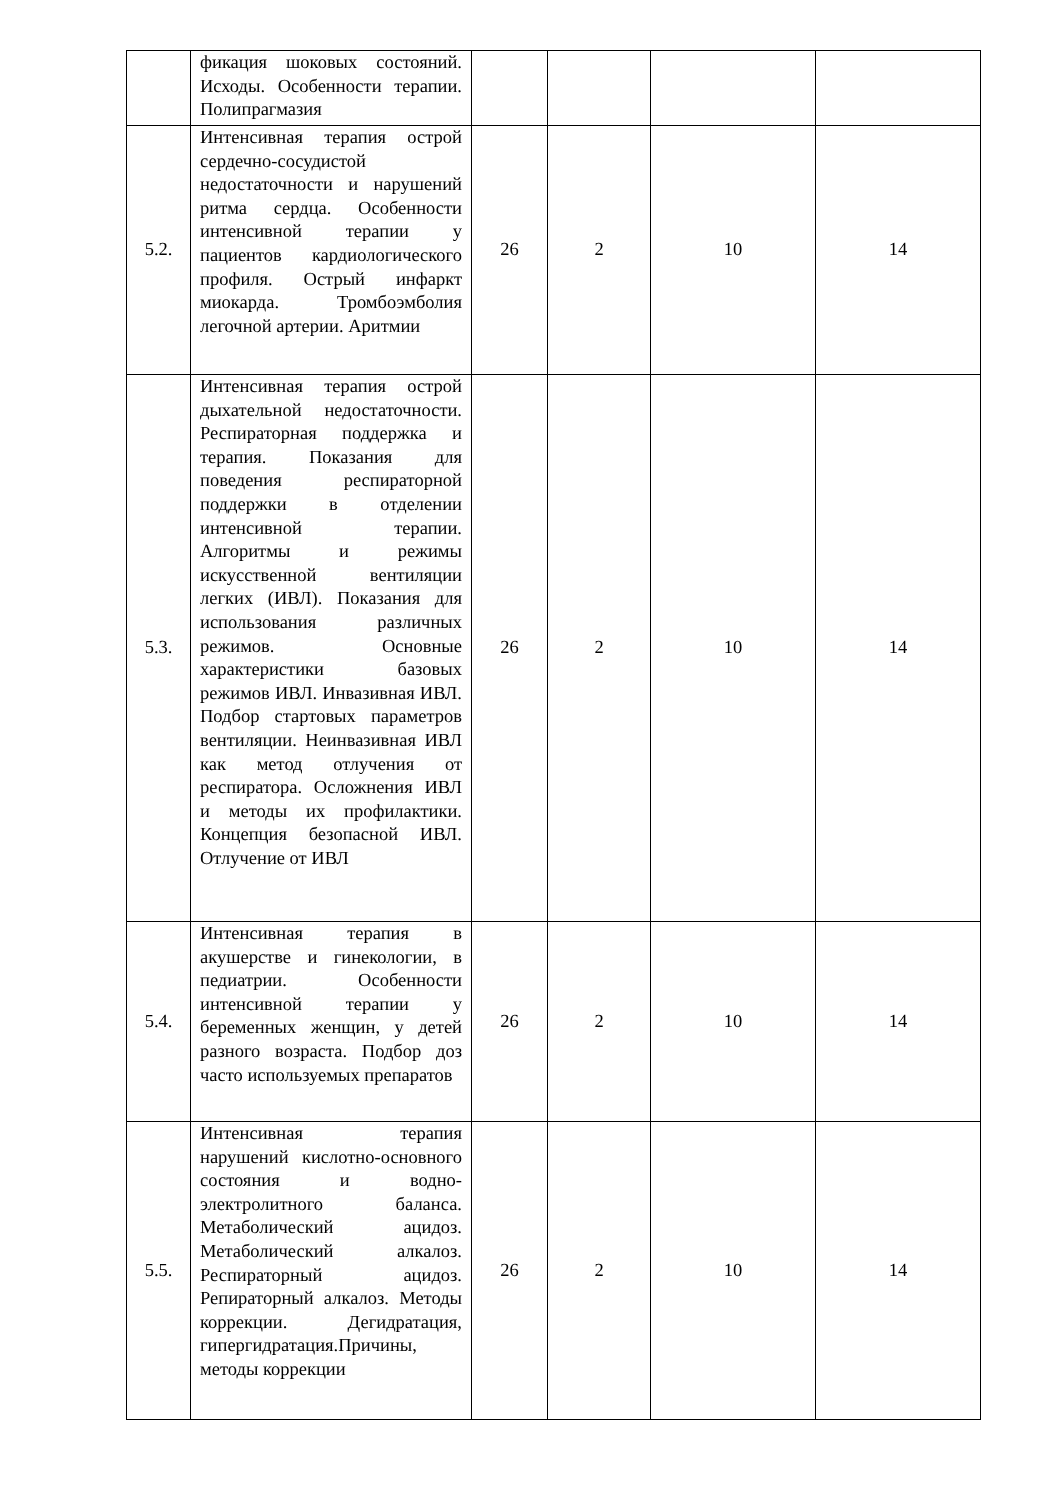| | фикация шоковых состояний. Исходы. Особенности терапии. Полипрагмазия | | | | |
| 5.2. | Интенсивная терапия острой сердечно-сосудистой недостаточности и нарушений ритма сердца. Особенности интенсивной терапии у пациентов кардиологического профиля. Острый инфаркт миокарда. Тромбоэмболия легочной артерии. Аритмии | 26 | 2 | 10 | 14 |
| 5.3. | Интенсивная терапия острой дыхательной недостаточности. Респираторная поддержка и терапия. Показания для поведения респираторной поддержки в отделении интенсивной терапии. Алгоритмы и режимы искусственной вентиляции легких (ИВЛ). Показания для использования различных режимов. Основные характеристики базовых режимов ИВЛ. Инвазивная ИВЛ. Подбор стартовых параметров вентиляции. Неинвазивная ИВЛ как метод отлучения от респиратора. Осложнения ИВЛ и методы их профилактики. Концепция безопасной ИВЛ. Отлучение от ИВЛ | 26 | 2 | 10 | 14 |
| 5.4. | Интенсивная терапия в акушерстве и гинекологии, в педиатрии. Особенности интенсивной терапии у беременных женщин, у детей разного возраста. Подбор доз часто используемых препаратов | 26 | 2 | 10 | 14 |
| 5.5. | Интенсивная терапия нарушений кислотно-основного состояния и водно-электролитного баланса. Метаболический ацидоз. Метаболический алкалоз. Респираторный ацидоз. Репираторный алкалоз. Методы коррекции. Дегидратация, гипергидратация.Причины, методы коррекции | 26 | 2 | 10 | 14 |